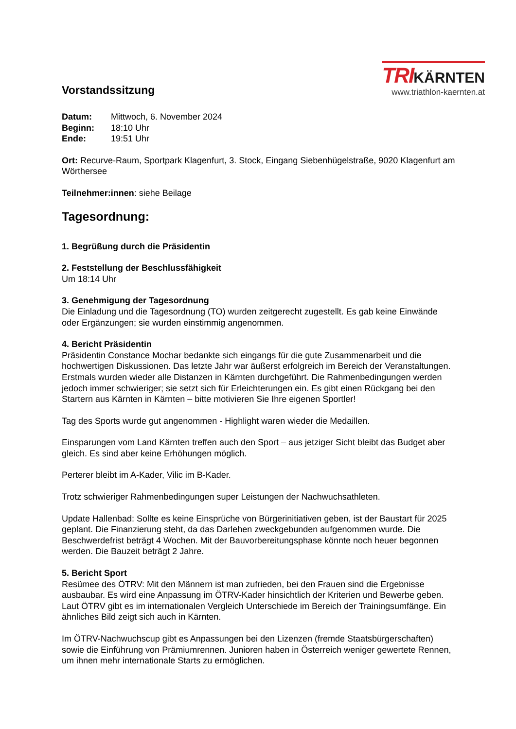TRIKÄRNTEN
www.triathlon-kaernten.at
Vorstandssitzung
| Datum: | Mittwoch, 6. November 2024 |
| Beginn: | 18:10 Uhr |
| Ende: | 19:51 Uhr |
Ort: Recurve-Raum, Sportpark Klagenfurt, 3. Stock, Eingang Siebenhügelstraße, 9020 Klagenfurt am Wörthersee
Teilnehmer:innen: siehe Beilage
Tagesordnung:
1. Begrüßung durch die Präsidentin
2. Feststellung der Beschlussfähigkeit
Um 18:14 Uhr
3. Genehmigung der Tagesordnung
Die Einladung und die Tagesordnung (TO) wurden zeitgerecht zugestellt. Es gab keine Einwände oder Ergänzungen; sie wurden einstimmig angenommen.
4. Bericht Präsidentin
Präsidentin Constance Mochar bedankte sich eingangs für die gute Zusammenarbeit und die hochwertigen Diskussionen. Das letzte Jahr war äußerst erfolgreich im Bereich der Veranstaltungen. Erstmals wurden wieder alle Distanzen in Kärnten durchgeführt. Die Rahmenbedingungen werden jedoch immer schwieriger; sie setzt sich für Erleichterungen ein. Es gibt einen Rückgang bei den Startern aus Kärnten in Kärnten – bitte motivieren Sie Ihre eigenen Sportler!
Tag des Sports wurde gut angenommen - Highlight waren wieder die Medaillen.
Einsparungen vom Land Kärnten treffen auch den Sport – aus jetziger Sicht bleibt das Budget aber gleich. Es sind aber keine Erhöhungen möglich.
Perterer bleibt im A-Kader, Vilic im B-Kader.
Trotz schwieriger Rahmenbedingungen super Leistungen der Nachwuchsathleten.
Update Hallenbad: Sollte es keine Einsprüche von Bürgerinitiativen geben, ist der Baustart für 2025 geplant. Die Finanzierung steht, da das Darlehen zweckgebunden aufgenommen wurde. Die Beschwerdefrist beträgt 4 Wochen. Mit der Bauvorbereitungsphase könnte noch heuer begonnen werden. Die Bauzeit beträgt 2 Jahre.
5. Bericht Sport
Resümee des ÖTRV: Mit den Männern ist man zufrieden, bei den Frauen sind die Ergebnisse ausbaubar. Es wird eine Anpassung im ÖTRV-Kader hinsichtlich der Kriterien und Bewerbe geben. Laut ÖTRV gibt es im internationalen Vergleich Unterschiede im Bereich der Trainingsumfänge. Ein ähnliches Bild zeigt sich auch in Kärnten.
Im ÖTRV-Nachwuchscup gibt es Anpassungen bei den Lizenzen (fremde Staatsbürgerschaften) sowie die Einführung von Prämiumrennen. Junioren haben in Österreich weniger gewertete Rennen, um ihnen mehr internationale Starts zu ermöglichen.